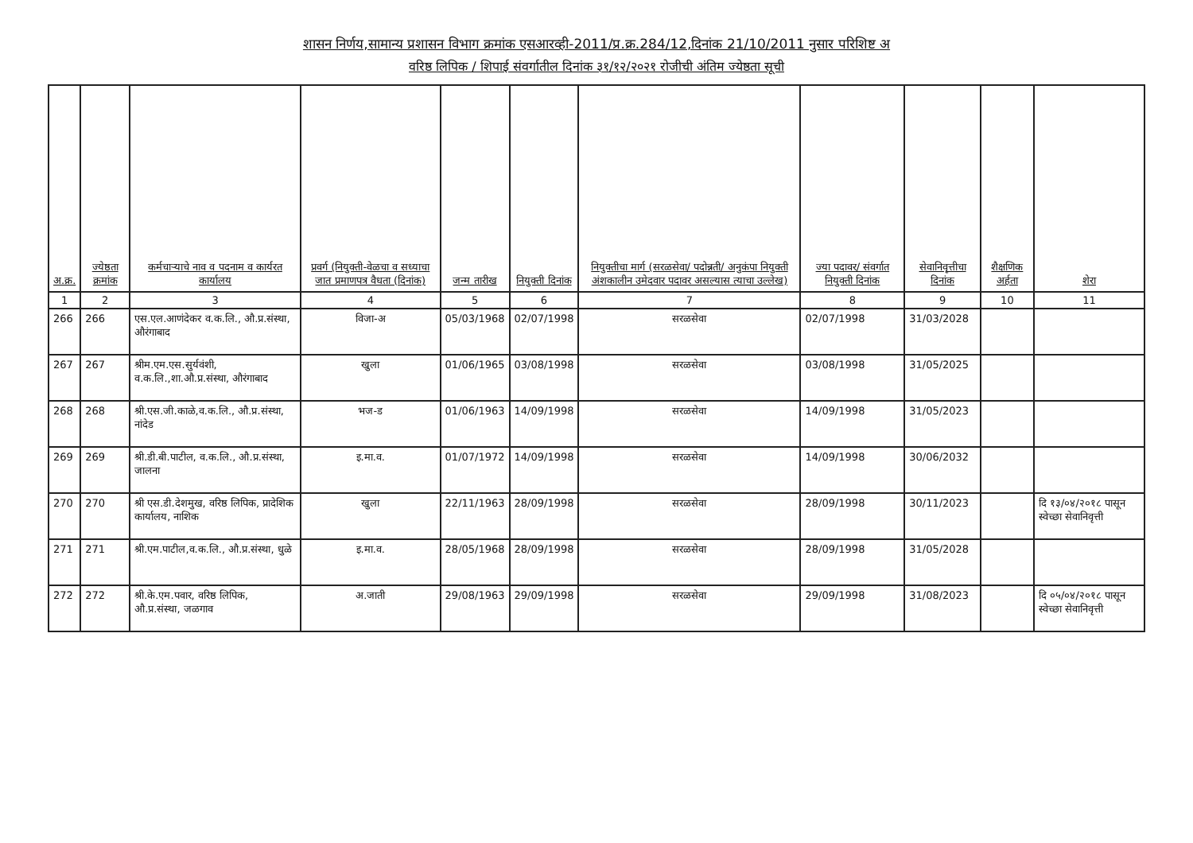शासन निर्णय,सामान्य प्रशासन विभाग क्रमांक एसआरव्ही-2011/प्र.क्र.284/12,दिनांक 21/10/2011 नुसार परिशिष्ट अ
वरिष्ठ लिपिक / शिपाई संवर्गातील दिनांक ३१/१२/२०२१ रोजीची अंतिम ज्येष्ठता सूची
| अ.क्र. | ज्येष्ठता क्रमांक | कर्मचाऱ्याचे नाव व पदनाम व कार्यरत कार्यालय | प्रवर्ग (नियुक्ती-वेळचा व सध्याचा जात प्रमाणपत्र वैधता (दिनांक) | जन्म तारीख | नियुक्ती दिनांक | नियुक्तीचा मार्ग (सरळसेवा/ पदोन्नती/ अनुकंपा नियुक्ती अंशकालीन उमेदवार पदावर असल्यास त्याचा उल्लेख) | ज्या पदावर/ संवर्गात नियुक्ती दिनांक | सेवानिवृत्तीचा दिनांक | शैक्षणिक अर्हता | शेरा |
| --- | --- | --- | --- | --- | --- | --- | --- | --- | --- | --- |
| 1 | 2 | 3 | 4 | 5 | 6 | 7 | 8 | 9 | 10 | 11 |
| 266 | 266 | एस.एल.आणंदेकर व.क.लि., औ.प्र.संस्था, औरंगाबाद | विजा-अ | 05/03/1968 | 02/07/1998 | सरळसेवा | 02/07/1998 | 31/03/2028 | | |
| 267 | 267 | श्रीम.एम.एस.सुर्यवंशी, व.क.लि.,शा.औ.प्र.संस्था, औरंगाबाद | खुला | 01/06/1965 | 03/08/1998 | सरळसेवा | 03/08/1998 | 31/05/2025 | | |
| 268 | 268 | श्री.एस.जी.काळे,व.क.लि., औ.प्र.संस्था, नांदेड | भज-ड | 01/06/1963 | 14/09/1998 | सरळसेवा | 14/09/1998 | 31/05/2023 | | |
| 269 | 269 | श्री.डी.बी.पाटील, व.क.लि., औ.प्र.संस्था, जालना | इ.मा.व. | 01/07/1972 | 14/09/1998 | सरळसेवा | 14/09/1998 | 30/06/2032 | | |
| 270 | 270 | श्री एस.डी.देशमुख, वरिष्ठ लिपिक, प्रादेशिक कार्यालय, नाशिक | खुला | 22/11/1963 | 28/09/1998 | सरळसेवा | 28/09/1998 | 30/11/2023 | | दि १३/०४/२०१८ पासून स्वेच्छा सेवानिवृत्ती |
| 271 | 271 | श्री.एम.पाटील,व.क.लि., औ.प्र.संस्था, धुळे | इ.मा.व. | 28/05/1968 | 28/09/1998 | सरळसेवा | 28/09/1998 | 31/05/2028 | | |
| 272 | 272 | श्री.के.एम.पवार, वरिष्ठ लिपिक, औ.प्र.संस्था, जळगाव | अ.जाती | 29/08/1963 | 29/09/1998 | सरळसेवा | 29/09/1998 | 31/08/2023 | | दि ०५/०४/२०१८ पासून स्वेच्छा सेवानिवृत्ती |